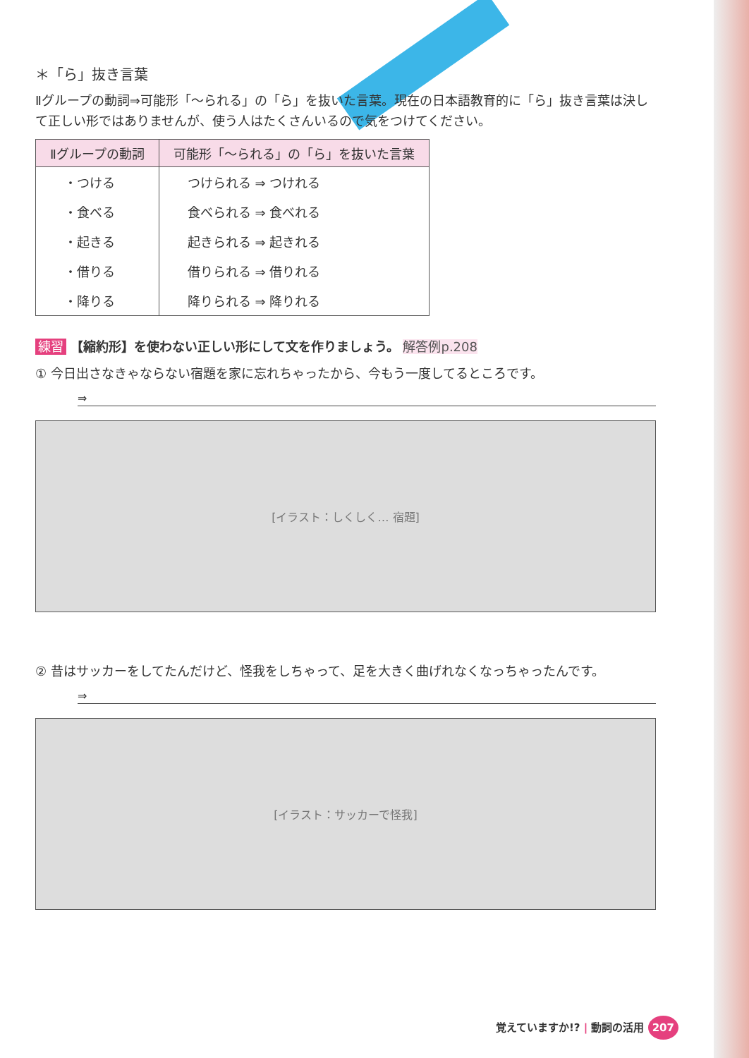＊「ら」抜き言葉
Ⅱグループの動詞⇒可能形「～られる」の「ら」を抜いた言葉。現在の日本語教育的に「ら」抜き言葉は決して正しい形ではありませんが、使う人はたくさんいるので気をつけてください。
| Ⅱグループの動詞 | 可能形「～られる」の「ら」を抜いた言葉 |
| --- | --- |
| ・つける | つけられる ⇒ つけれる |
| ・食べる | 食べられる ⇒ 食べれる |
| ・起きる | 起きられる ⇒ 起きれる |
| ・借りる | 借りられる ⇒ 借りれる |
| ・降りる | 降りられる ⇒ 降りれる |
練習 【縮約形】を使わない正しい形にして文を作りましょう。 解答例p.208
① 今日出さなきゃならない宿題を家に忘れちゃったから、今もう一度してるところです。
⇒
[イラスト：しくしく… 宿題]
② 昔はサッカーをしてたんだけど、怪我をしちゃって、足を大きく曲げれなくなっちゃったんです。
⇒
[イラスト：サッカーで怪我]
覚えていますか!? | 動詞の活用 207